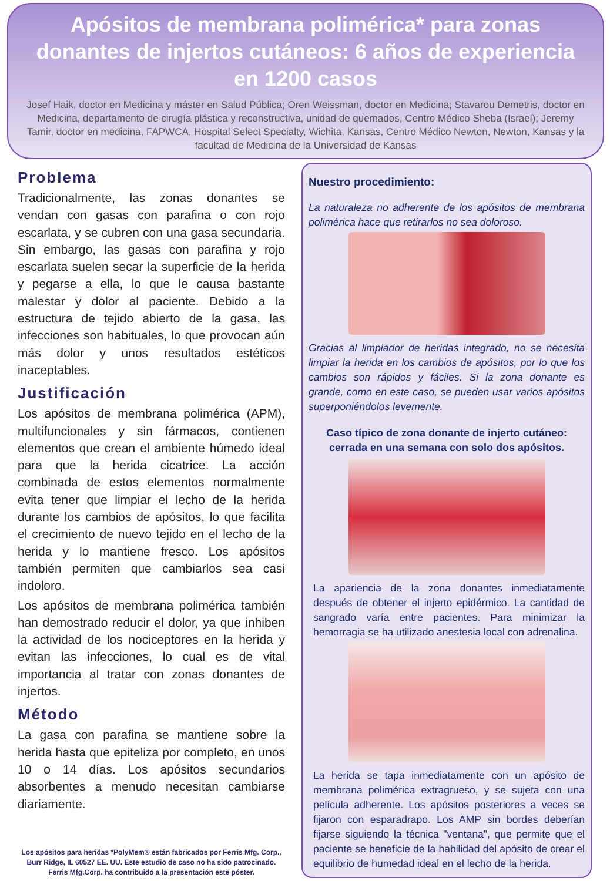Apósitos de membrana polimérica* para zonas donantes de injertos cutáneos: 6 años de experiencia en 1200 casos
Josef Haik, doctor en Medicina y máster en Salud Pública; Oren Weissman, doctor en Medicina; Stavarou Demetris, doctor en Medicina, departamento de cirugía plástica y reconstructiva, unidad de quemados, Centro Médico Sheba (Israel); Jeremy Tamir, doctor en medicina, FAPWCA, Hospital Select Specialty, Wichita, Kansas, Centro Médico Newton, Newton, Kansas y la facultad de Medicina de la Universidad de Kansas
Problema
Tradicionalmente, las zonas donantes se vendan con gasas con parafina o con rojo escarlata, y se cubren con una gasa secundaria. Sin embargo, las gasas con parafina y rojo escarlata suelen secar la superficie de la herida y pegarse a ella, lo que le causa bastante malestar y dolor al paciente. Debido a la estructura de tejido abierto de la gasa, las infecciones son habituales, lo que provocan aún más dolor y unos resultados estéticos inaceptables.
Justificación
Los apósitos de membrana polimérica (APM), multifuncionales y sin fármacos, contienen elementos que crean el ambiente húmedo ideal para que la herida cicatrice. La acción combinada de estos elementos normalmente evita tener que limpiar el lecho de la herida durante los cambios de apósitos, lo que facilita el crecimiento de nuevo tejido en el lecho de la herida y lo mantiene fresco. Los apósitos también permiten que cambiarlos sea casi indoloro.
Los apósitos de membrana polimérica también han demostrado reducir el dolor, ya que inhiben la actividad de los nociceptores en la herida y evitan las infecciones, lo cual es de vital importancia al tratar con zonas donantes de injertos.
Método
La gasa con parafina se mantiene sobre la herida hasta que epiteliza por completo, en unos 10 o 14 días. Los apósitos secundarios absorbentes a menudo necesitan cambiarse diariamente.
Los apósitos para heridas *PolyMem® están fabricados por Ferris Mfg. Corp., Burr Ridge, IL 60527 EE. UU. Este estudio de caso no ha sido patrocinado. Ferris Mfg.Corp. ha contribuido a la presentación este póster.
Nuestro procedimiento:
La naturaleza no adherente de los apósitos de membrana polimérica hace que retirarlos no sea doloroso.
Gracias al limpiador de heridas integrado, no se necesita limpiar la herida en los cambios de apósitos, por lo que los cambios son rápidos y fáciles. Si la zona donante es grande, como en este caso, se pueden usar varios apósitos superponiéndolos levemente.
Caso típico de zona donante de injerto cutáneo:
cerrada en una semana con solo dos apósitos.
La apariencia de la zona donantes inmediatamente después de obtener el injerto epidérmico. La cantidad de sangrado varía entre pacientes. Para minimizar la hemorragia se ha utilizado anestesia local con adrenalina.
La herida se tapa inmediatamente con un apósito de membrana polimérica extragrueso, y se sujeta con una película adherente. Los apósitos posteriores a veces se fijaron con esparadrapo. Los AMP sin bordes deberían fijarse siguiendo la técnica "ventana", que permite que el paciente se beneficie de la habilidad del apósito de crear el equilibrio de humedad ideal en el lecho de la herida.